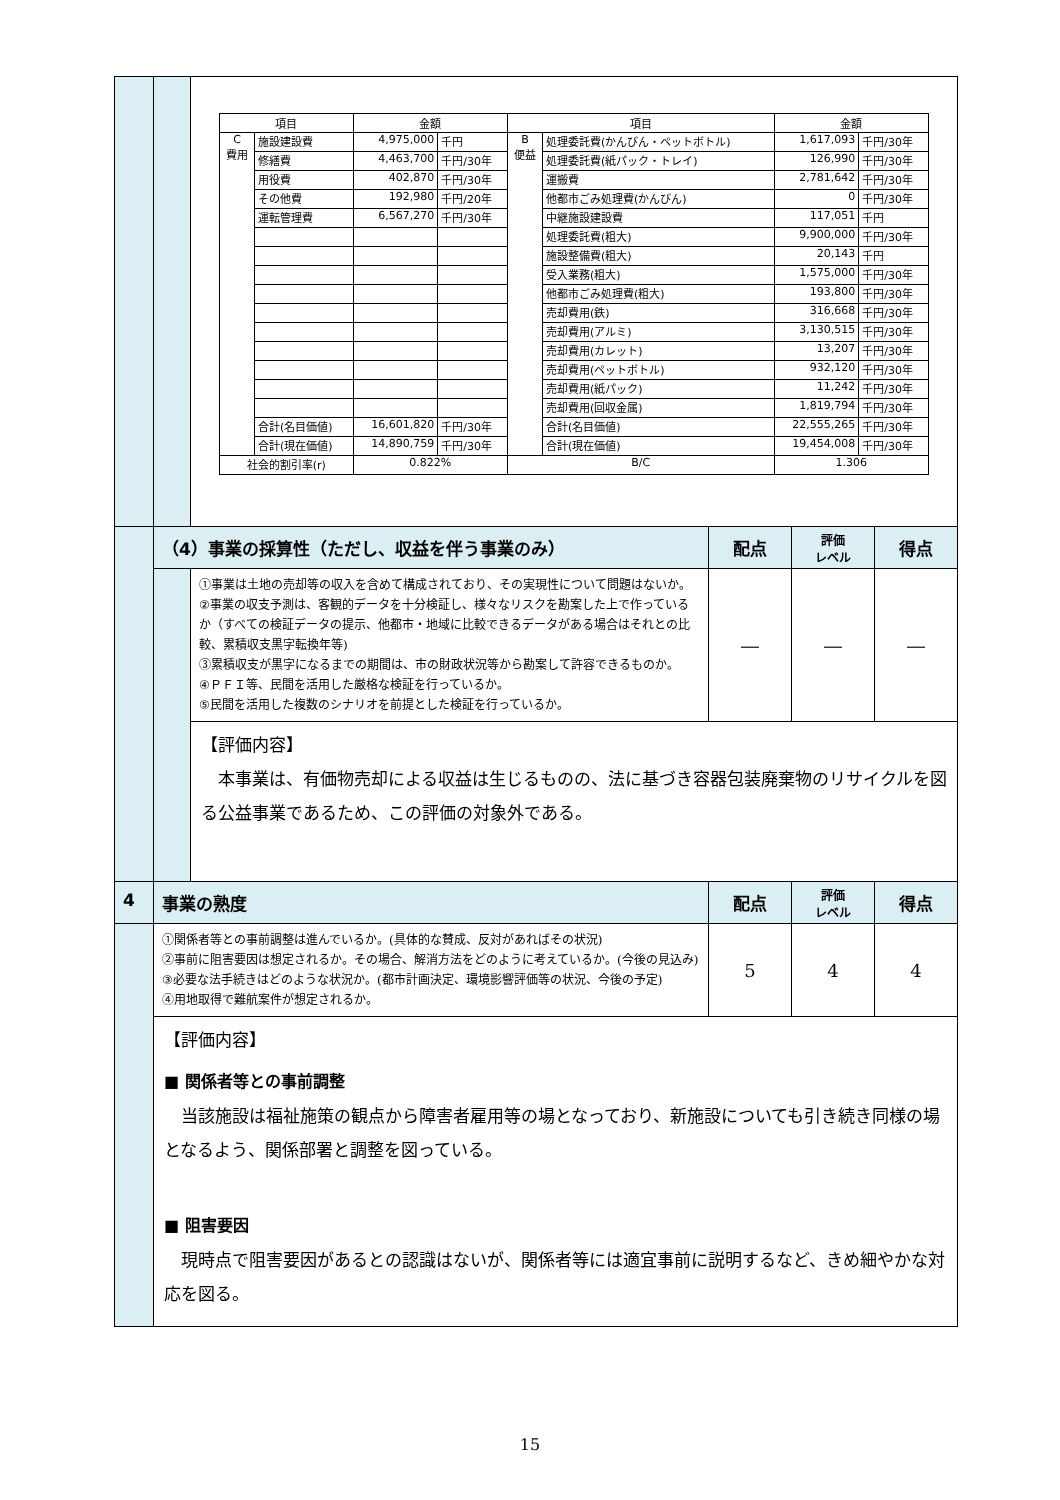| | | / 項目 / / 金額 / / 項目 / / 金額 / / / --- / --- / --- / --- / --- / --- / --- / --- / / C 費用 / 施設建設費 / 4,975,000 / 千円 / B 便益 / 処理委託費(かんびん・ペットボトル) / 1,617,093 / 千円/30年 / / / 修繕費 / 4,463,700 / 千円/30年 / / 処理委託費(紙パック・トレイ) / 126,990 / 千円/30年 / / / 用役費 / 402,870 / 千円/30年 / / 運搬費 / 2,781,642 / 千円/30年 / / / その他費 / 192,980 / 千円/20年 / / 他都市ごみ処理費(かんびん) / 0 / 千円/30年 / / / 運転管理費 / 6,567,270 / 千円/30年 / / 中継施設建設費 / 117,051 / 千円 / / / / / / / 処理委託費(粗大) / 9,900,000 / 千円/30年 / / / / / / / 施設整備費(粗大) / 20,143 / 千円 / / / / / / / 受入業務(粗大) / 1,575,000 / 千円/30年 / / / / / / / 他都市ごみ処理費(粗大) / 193,800 / 千円/30年 / / / / / / / 売却費用(鉄) / 316,668 / 千円/30年 / / / / / / / 売却費用(アルミ) / 3,130,515 / 千円/30年 / / / / / / / 売却費用(カレット) / 13,207 / 千円/30年 / / / / / / / 売却費用(ペットボトル) / 932,120 / 千円/30年 / / / / / / / 売却費用(紙パック) / 11,242 / 千円/30年 / / / / / / / 売却費用(回収金属) / 1,819,794 / 千円/30年 / / / 合計(名目価値) / 16,601,820 / 千円/30年 / / 合計(名目価値) / 22,555,265 / 千円/30年 / / / 合計(現在価値) / 14,890,759 / 千円/30年 / / 合計(現在価値) / 19,454,008 / 千円/30年 / / 社会的割引率(r) / / 0.822% / / B/C / / 1.306 / / | | | |
| | （4）事業の採算性（ただし、収益を伴う事業のみ） | | 配点 | 評価 レベル | 得点 |
| | | ①事業は土地の売却等の収入を含めて構成されており、その実現性について問題はないか。 ②事業の収支予測は、客観的データを十分検証し、様々なリスクを勘案した上で作っているか（すべての検証データの提示、他都市・地域に比較できるデータがある場合はそれとの比較、累積収支黒字転換年等) ③累積収支が黒字になるまでの期間は、市の財政状況等から勘案して許容できるものか。 ④ＰＦＩ等、民間を活用した厳格な検証を行っているか。 ⑤民間を活用した複数のシナリオを前提とした検証を行っているか。 | ― | ― | ― |
| | | 【評価内容】 本事業は、有価物売却による収益は生じるものの、法に基づき容器包装廃棄物のリサイクルを図る公益事業であるため、この評価の対象外である。 | | | |
| 4 | 事業の熟度 | | 配点 | 評価 レベル | 得点 |
| | ①関係者等との事前調整は進んでいるか。(具体的な賛成、反対があればその状況) ②事前に阻害要因は想定されるか。その場合、解消方法をどのように考えているか。(今後の見込み) ③必要な法手続きはどのような状況か。(都市計画決定、環境影響評価等の状況、今後の予定) ④用地取得で難航案件が想定されるか。 | | 5 | 4 | 4 |
| | 【評価内容】 ■ 関係者等との事前調整 当該施設は福祉施策の観点から障害者雇用等の場となっており、新施設についても引き続き同様の場となるよう、関係部署と調整を図っている。 ■ 阻害要因 現時点で阻害要因があるとの認識はないが、関係者等には適宜事前に説明するなど、きめ細やかな対応を図る。 | | | | |
15